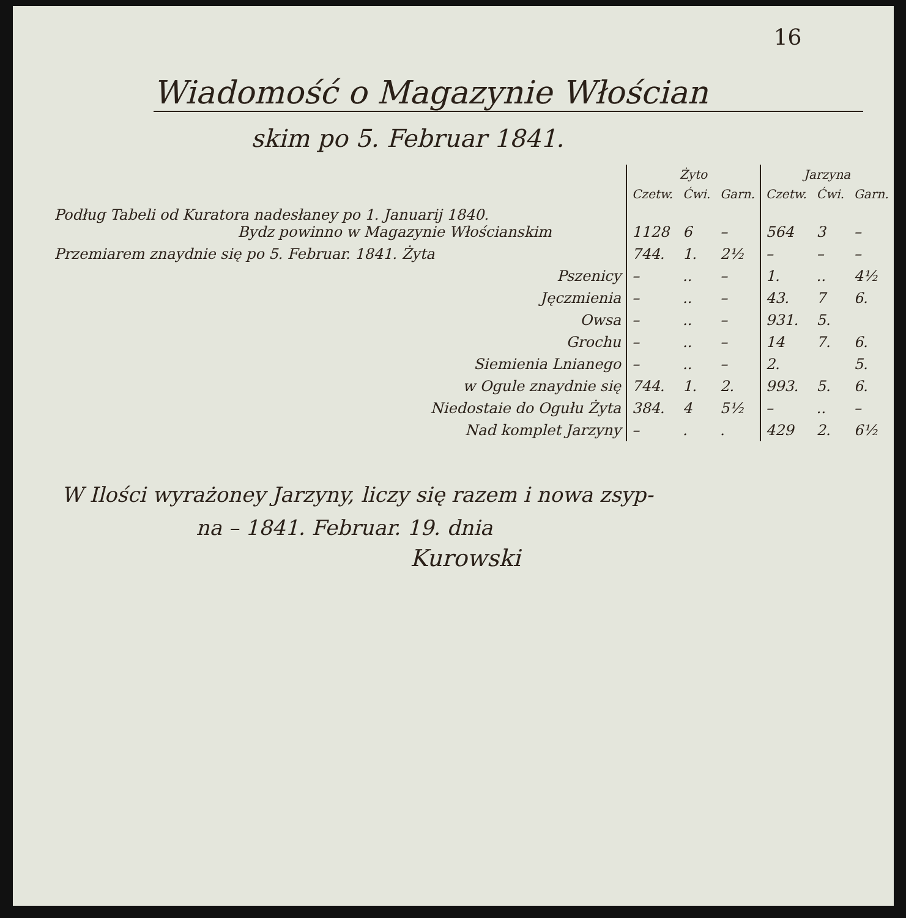16
Wiadomość o Magazynie Włościan
skim po 5. Februar 1841.
| | Żyto | | | Jarzyna | | |
| --- | --- | --- | --- | --- | --- | --- |
| | Czetw. | Ćwi. | Garn. | Czetw. | Ćwi. | Garn. |
| Podług Tabeli od Kuratora nadesłaney po 1. Januarij 1840. Bydz powinno w Magazynie Włościanskim | 1128 | 6 | – | 564 | 3 | – |
| Przemiarem znaydnie się po 5. Februar. 1841. Żyta | 744. | 1. | 2½ | – | – | – |
| Pszenicy | – | .. | – | 1. | .. | 4½ |
| Jęczmienia | – | .. | – | 43. | 7 | 6. |
| Owsa | – | .. | – | 931. | 5. | |
| Grochu | – | .. | – | 14 | 7. | 6. |
| Siemienia Lnianego | – | .. | – | 2. | | 5. |
| w Ogule znaydnie się | 744. | 1. | 2. | 993. | 5. | 6. |
| Niedostaie do Ogułu Żyta | 384. | 4 | 5½ | – | .. | – |
| Nad komplet Jarzyny | – | . | . | 429 | 2. | 6½ |
W Ilości wyrażoney Jarzyny, liczy się razem i nowa zsyp-
na – 1841. Februar. 19. dnia
Kurowski